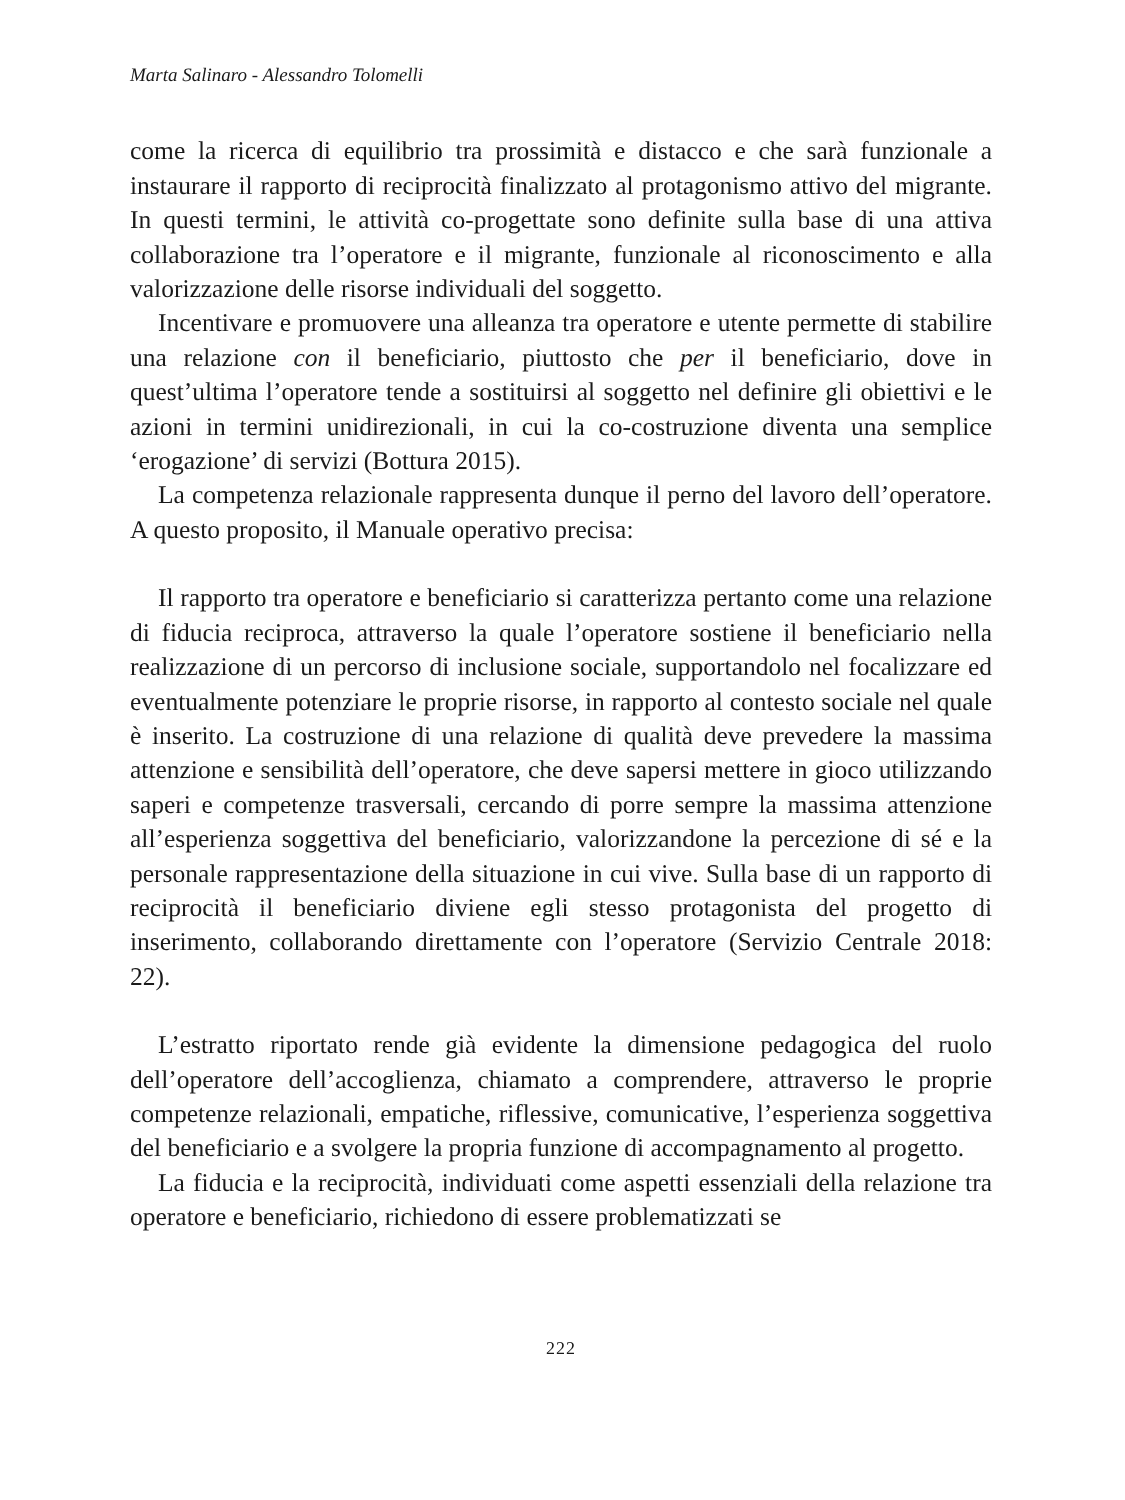Marta Salinaro - Alessandro Tolomelli
come la ricerca di equilibrio tra prossimità e distacco e che sarà funzionale a instaurare il rapporto di reciprocità finalizzato al protagonismo attivo del migrante. In questi termini, le attività co-progettate sono definite sulla base di una attiva collaborazione tra l’operatore e il migrante, funzionale al riconoscimento e alla valorizzazione delle risorse individuali del soggetto.
Incentivare e promuovere una alleanza tra operatore e utente permette di stabilire una relazione con il beneficiario, piuttosto che per il beneficiario, dove in quest’ultima l’operatore tende a sostituirsi al soggetto nel definire gli obiettivi e le azioni in termini unidirezionali, in cui la co-costruzione diventa una semplice ‘erogazione’ di servizi (Bottura 2015).
La competenza relazionale rappresenta dunque il perno del lavoro dell’operatore. A questo proposito, il Manuale operativo precisa:
Il rapporto tra operatore e beneficiario si caratterizza pertanto come una relazione di fiducia reciproca, attraverso la quale l’operatore sostiene il beneficiario nella realizzazione di un percorso di inclusione sociale, supportandolo nel focalizzare ed eventualmente potenziare le proprie risorse, in rapporto al contesto sociale nel quale è inserito. La costruzione di una relazione di qualità deve prevedere la massima attenzione e sensibilità dell’operatore, che deve sapersi mettere in gioco utilizzando saperi e competenze trasversali, cercando di porre sempre la massima attenzione all’esperienza soggettiva del beneficiario, valorizzandone la percezione di sé e la personale rappresentazione della situazione in cui vive. Sulla base di un rapporto di reciprocità il beneficiario diviene egli stesso protagonista del progetto di inserimento, collaborando direttamente con l’operatore (Servizio Centrale 2018: 22).
L’estratto riportato rende già evidente la dimensione pedagogica del ruolo dell’operatore dell’accoglienza, chiamato a comprendere, attraverso le proprie competenze relazionali, empatiche, riflessive, comunicative, l’esperienza soggettiva del beneficiario e a svolgere la propria funzione di accompagnamento al progetto.
La fiducia e la reciprocità, individuati come aspetti essenziali della relazione tra operatore e beneficiario, richiedono di essere problematizzati se
222